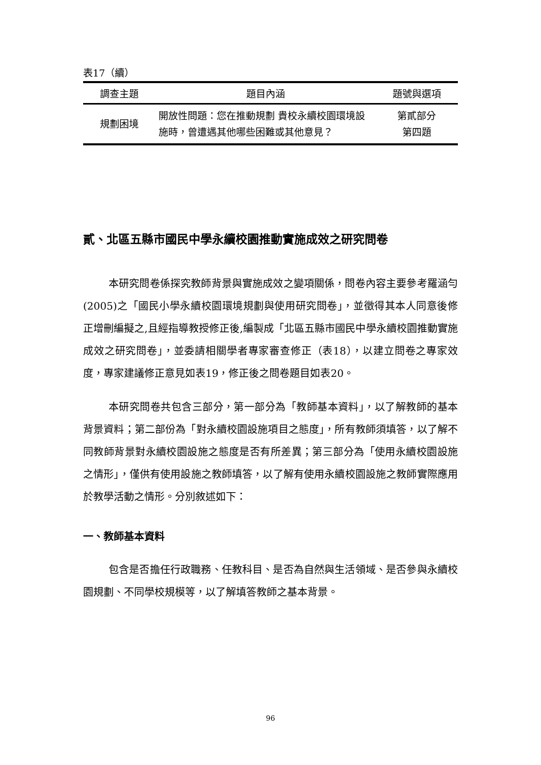表17（續）
| 調查主題 | 題目內涵 | 題號與選項 |
| --- | --- | --- |
| 規劃困境 | 開放性問題：您在推動規劃 貴校永續校園環境設施時，曾遭遇其他哪些困難或其他意見？ | 第貳部分 第四題 |
貳、北區五縣市國民中學永續校園推動實施成效之研究問卷
本研究問卷係探究教師背景與實施成效之變項關係，問卷內容主要參考羅涵勻(2005)之「國民小學永續校園環境規劃與使用研究問卷」，並徵得其本人同意後修正增刪編擬之,且經指導教授修正後,編製成「北區五縣市國民中學永續校園推動實施成效之研究問卷」，並委請相關學者專家審查修正（表18），以建立問卷之專家效度，專家建議修正意見如表19，修正後之問卷題目如表20。
本研究問卷共包含三部分，第一部分為「教師基本資料」，以了解教師的基本背景資料；第二部份為「對永續校園設施項目之態度」，所有教師須填答，以了解不同教師背景對永續校園設施之態度是否有所差異；第三部分為「使用永續校園設施之情形」，僅供有使用設施之教師填答，以了解有使用永續校園設施之教師實際應用於教學活動之情形。分別敘述如下：
一、教師基本資料
包含是否擔任行政職務、任教科目、是否為自然與生活領域、是否參與永續校園規劃、不同學校規模等，以了解填答教師之基本背景。
96